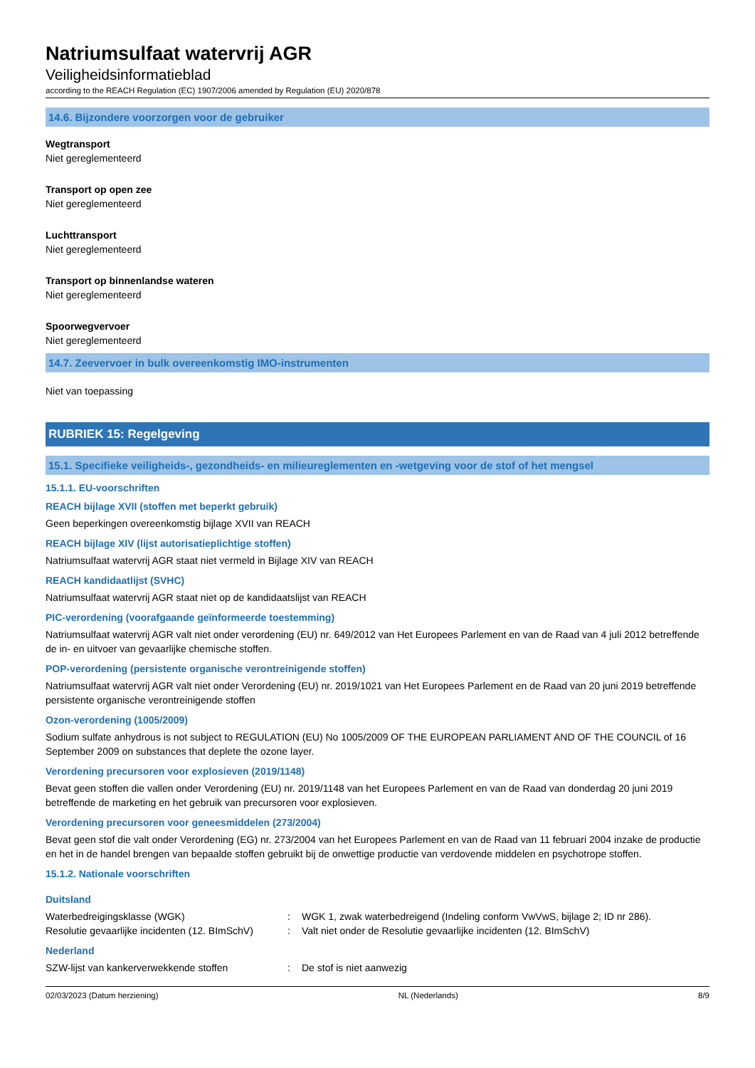Natriumsulfaat watervrij AGR
Veiligheidsinformatieblad
according to the REACH Regulation (EC) 1907/2006 amended by Regulation (EU) 2020/878
14.6. Bijzondere voorzorgen voor de gebruiker
Wegtransport
Niet gereglementeerd
Transport op open zee
Niet gereglementeerd
Luchttransport
Niet gereglementeerd
Transport op binnenlandse wateren
Niet gereglementeerd
Spoorwegvervoer
Niet gereglementeerd
14.7. Zeevervoer in bulk overeenkomstig IMO-instrumenten
Niet van toepassing
RUBRIEK 15: Regelgeving
15.1. Specifieke veiligheids-, gezondheids- en milieureglementen en -wetgeving voor de stof of het mengsel
15.1.1. EU-voorschriften
REACH bijlage XVII (stoffen met beperkt gebruik)
Geen beperkingen overeenkomstig bijlage XVII van REACH
REACH bijlage XIV (lijst autorisatieplichtige stoffen)
Natriumsulfaat watervrij AGR staat niet vermeld in Bijlage XIV van REACH
REACH kandidaatlijst (SVHC)
Natriumsulfaat watervrij AGR staat niet op de kandidaatslijst van REACH
PIC-verordening (voorafgaande geïnformeerde toestemming)
Natriumsulfaat watervrij AGR valt niet onder verordening (EU) nr. 649/2012 van Het Europees Parlement en van de Raad van 4 juli 2012 betreffende de in- en uitvoer van gevaarlijke chemische stoffen.
POP-verordening (persistente organische verontreinigende stoffen)
Natriumsulfaat watervrij AGR valt niet onder Verordening (EU) nr. 2019/1021 van Het Europees Parlement en de Raad van 20 juni 2019 betreffende persistente organische verontreinigende stoffen
Ozon-verordening (1005/2009)
Sodium sulfate anhydrous is not subject to REGULATION (EU) No 1005/2009 OF THE EUROPEAN PARLIAMENT AND OF THE COUNCIL of 16 September 2009 on substances that deplete the ozone layer.
Verordening precursoren voor explosieven (2019/1148)
Bevat geen stoffen die vallen onder Verordening (EU) nr. 2019/1148 van het Europees Parlement en van de Raad van donderdag 20 juni 2019 betreffende de marketing en het gebruik van precursoren voor explosieven.
Verordening precursoren voor geneesmiddelen (273/2004)
Bevat geen stof die valt onder Verordening (EG) nr. 273/2004 van het Europees Parlement en van de Raad van 11 februari 2004 inzake de productie en het in de handel brengen van bepaalde stoffen gebruikt bij de onwettige productie van verdovende middelen en psychotrope stoffen.
15.1.2. Nationale voorschriften
Duitsland
Waterbedreigingsklasse (WGK): WGK 1, zwak waterbedreigend (Indeling conform VwVwS, bijlage 2; ID nr 286).
Resolutie gevaarlijke incidenten (12. BImSchV): Valt niet onder de Resolutie gevaarlijke incidenten (12. BImSchV)
Nederland
SZW-lijst van kankerverwekkende stoffen: De stof is niet aanwezig
02/03/2023 (Datum herziening) NL (Nederlands) 8/9